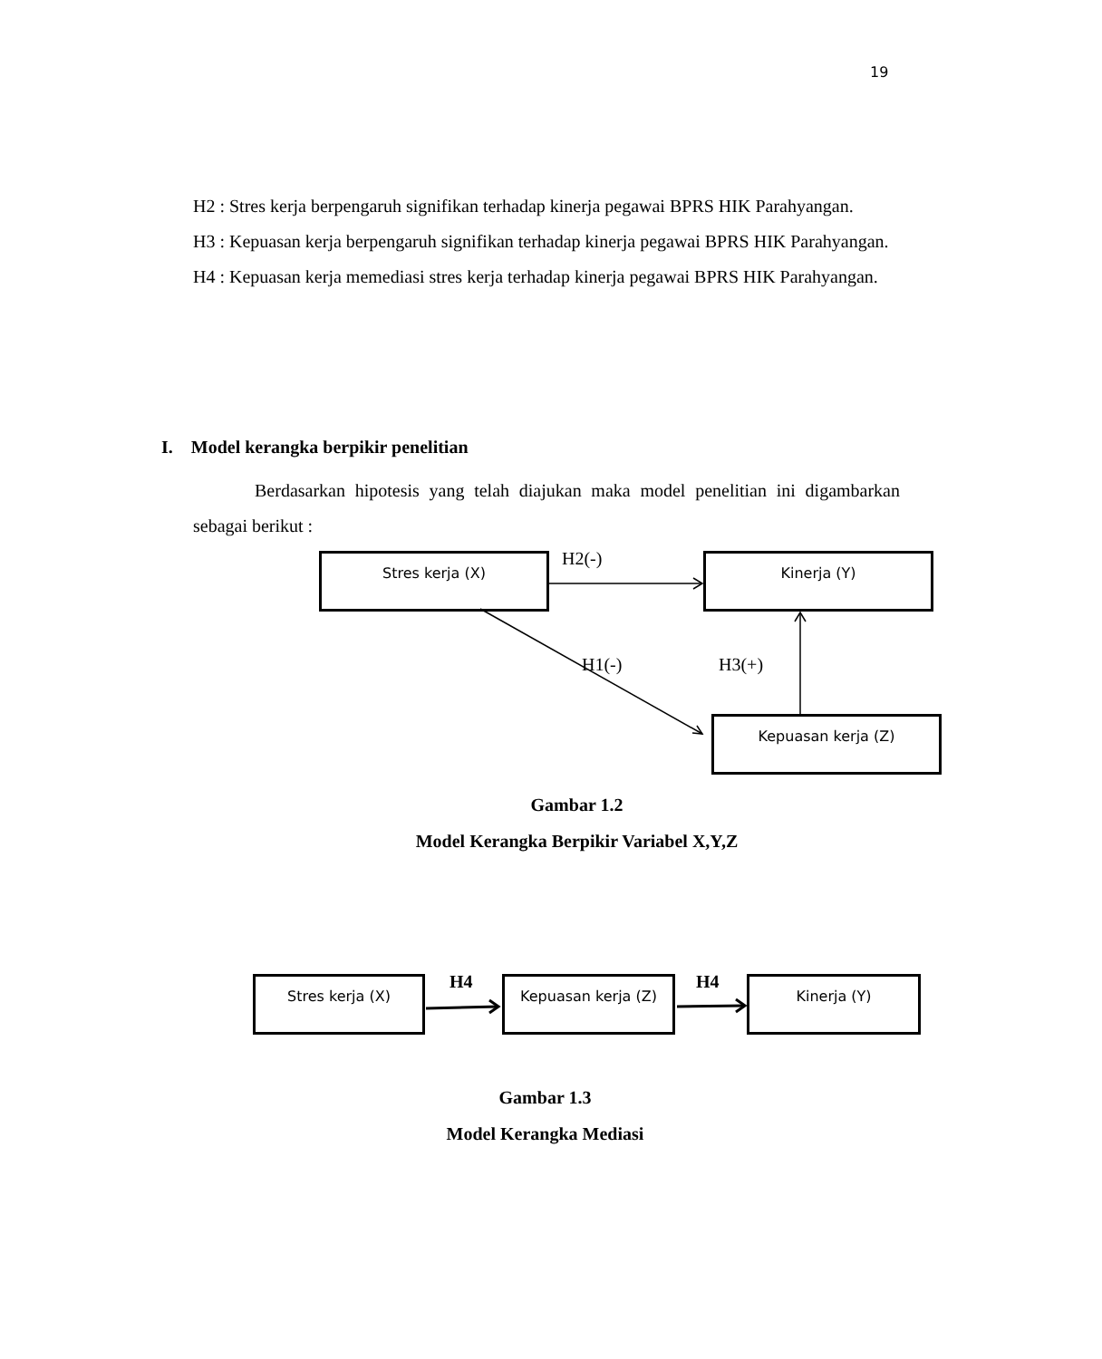19
H2 : Stres kerja berpengaruh signifikan terhadap kinerja pegawai BPRS HIK Parahyangan.
H3 : Kepuasan kerja berpengaruh signifikan terhadap kinerja pegawai BPRS HIK Parahyangan.
H4 : Kepuasan kerja memediasi stres kerja terhadap kinerja pegawai BPRS HIK Parahyangan.
I. Model kerangka berpikir penelitian
Berdasarkan hipotesis yang telah diajukan maka model penelitian ini digambarkan sebagai berikut :
Stres kerja (X) Kinerja (Y)
Kepuasan kerja (Z)
H2(-)
H1(-) H3(+)
Gambar 1.2
Model Kerangka Berpikir Variabel X,Y,Z
Stres kerja (X) Kepuasan kerja (Z) Kinerja (Y)
H4 H4
Gambar 1.3
Model Kerangka Mediasi